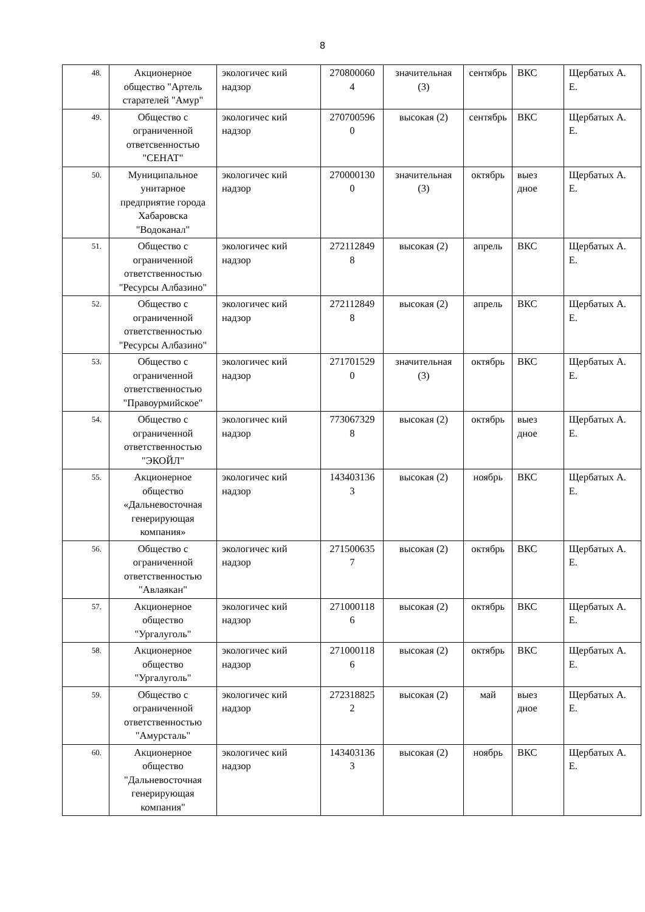8
| 48. | Акционерное общество "Артель старателей "Амур" | экологичес кий надзор | 270800060 4 | значительная (3) | сентябрь | ВКС | Щербатых А. Е. |
| 49. | Общество с ограниченной ответсвенностью "СЕНАТ" | экологичес кий надзор | 270700596 0 | высокая (2) | сентябрь | ВКС | Щербатых А. Е. |
| 50. | Муниципальное унитарное предприятие города Хабаровска "Водоканал" | экологичес кий надзор | 270000130 0 | значительная (3) | октябрь | выез дное | Щербатых А. Е. |
| 51. | Общество с ограниченной ответственностью "Ресурсы Албазино" | экологичес кий надзор | 272112849 8 | высокая (2) | апрель | ВКС | Щербатых А. Е. |
| 52. | Общество с ограниченной ответственностью "Ресурсы Албазино" | экологичес кий надзор | 272112849 8 | высокая (2) | апрель | ВКС | Щербатых А. Е. |
| 53. | Общество с ограниченной ответственностью "Правоурмийское" | экологичес кий надзор | 271701529 0 | значительная (3) | октябрь | ВКС | Щербатых А. Е. |
| 54. | Общество с ограниченной ответственностью "ЭКОЙЛ" | экологичес кий надзор | 773067329 8 | высокая (2) | октябрь | выез дное | Щербатых А. Е. |
| 55. | Акционерное общество «Дальневосточная генерирующая компания» | экологичес кий надзор | 143403136 3 | высокая (2) | ноябрь | ВКС | Щербатых А. Е. |
| 56. | Общество с ограниченной ответственностью "Авлаякан" | экологичес кий надзор | 271500635 7 | высокая (2) | октябрь | ВКС | Щербатых А. Е. |
| 57. | Акционерное общество "Ургалуголь" | экологичес кий надзор | 271000118 6 | высокая (2) | октябрь | ВКС | Щербатых А. Е. |
| 58. | Акционерное общество "Ургалуголь" | экологичес кий надзор | 271000118 6 | высокая (2) | октябрь | ВКС | Щербатых А. Е. |
| 59. | Общество с ограниченной ответственностью "Амурсталь" | экологичес кий надзор | 272318825 2 | высокая (2) | май | выез дное | Щербатых А. Е. |
| 60. | Акционерное общество "Дальневосточная генерирующая компания" | экологичес кий надзор | 143403136 3 | высокая (2) | ноябрь | ВКС | Щербатых А. Е. |